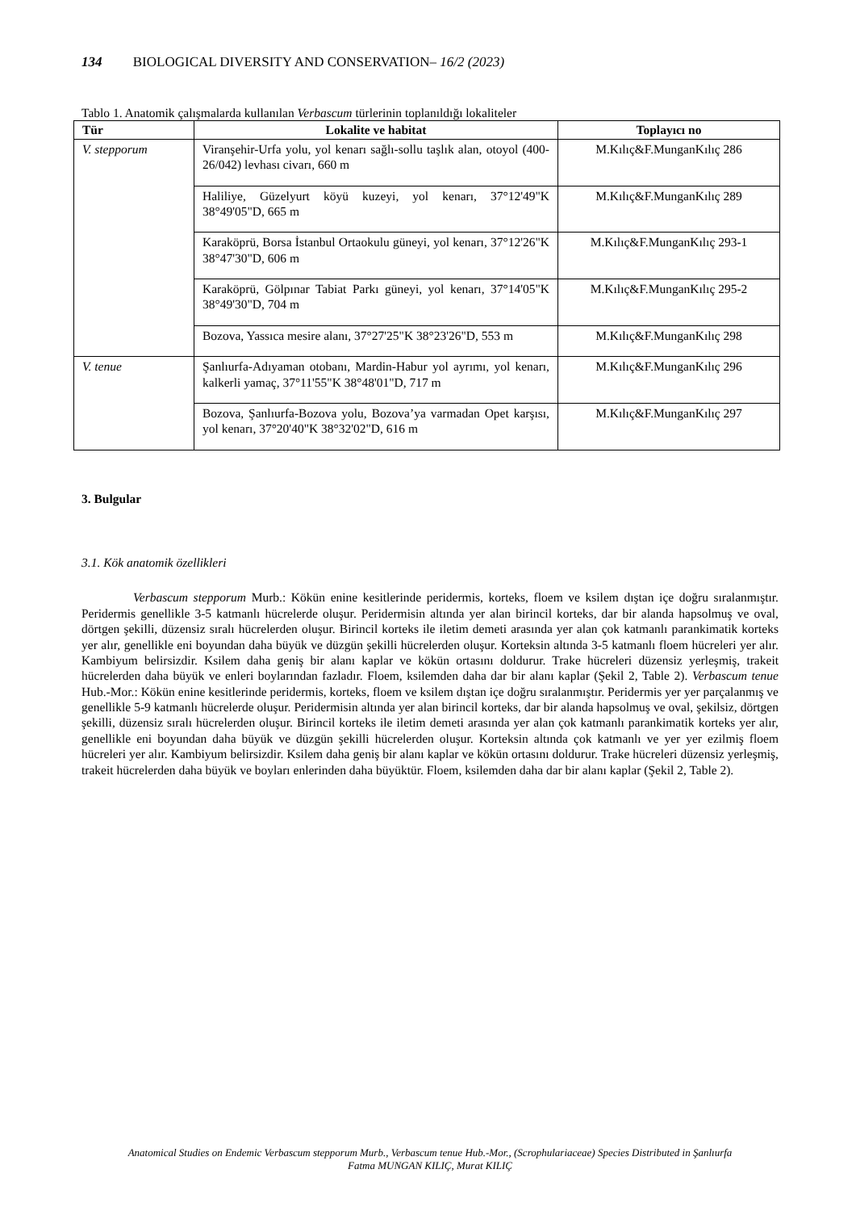134 BIOLOGICAL DIVERSITY AND CONSERVATION– 16/2 (2023)
Tablo 1. Anatomik çalışmalarda kullanılan Verbascum türlerinin toplanıldığı lokaliteler
| Tür | Lokalite ve habitat | Toplayıcı no |
| --- | --- | --- |
| V. stepporum | Viranşehir-Urfa yolu, yol kenarı sağlı-sollu taşlık alan, otoyol (400-26/042) levhası civarı, 660 m | M.Kılıç&F.MunganKılıç 286 |
| | Haliliye, Güzelyurt köyü kuzeyi, yol kenarı, 37°12'49"K 38°49'05"D, 665 m | M.Kılıç&F.MunganKılıç 289 |
| | Karaköprü, Borsa İstanbul Ortaokulu güneyi, yol kenarı, 37°12'26"K 38°47'30"D, 606 m | M.Kılıç&F.MunganKılıç 293-1 |
| | Karaköprü, Gölpınar Tabiat Parkı güneyi, yol kenarı, 37°14'05"K 38°49'30"D, 704 m | M.Kılıç&F.MunganKılıç 295-2 |
| | Bozova, Yassıca mesire alanı, 37°27'25"K 38°23'26"D, 553 m | M.Kılıç&F.MunganKılıç 298 |
| V. tenue | Şanlıurfa-Adıyaman otobanı, Mardin-Habur yol ayrımı, yol kenarı, kalkerli yamaç, 37°11'55"K 38°48'01"D, 717 m | M.Kılıç&F.MunganKılıç 296 |
| | Bozova, Şanlıurfa-Bozova yolu, Bozova’ya varmadan Opet karşısı, yol kenarı, 37°20'40"K 38°32'02"D, 616 m | M.Kılıç&F.MunganKılıç 297 |
3. Bulgular
3.1. Kök anatomik özellikleri
Verbascum stepporum Murb.: Kökün enine kesitlerinde peridermis, korteks, floem ve ksilem dıştan içe doğru sıralanmıştır. Peridermis genellikle 3-5 katmanlı hücrelerde oluşur. Peridermisin altında yer alan birincil korteks, dar bir alanda hapsolmuş ve oval, dörtgen şekilli, düzensiz sıralı hücrelerden oluşur. Birincil korteks ile iletim demeti arasında yer alan çok katmanlı parankimatik korteks yer alır, genellikle eni boyundan daha büyük ve düzgün şekilli hücrelerden oluşur. Korteksin altında 3-5 katmanlı floem hücreleri yer alır. Kambiyum belirsizdir. Ksilem daha geniş bir alanı kaplar ve kökün ortasını doldurur. Trake hücreleri düzensiz yerleşmiş, trakeit hücrelerden daha büyük ve enleri boylarından fazladır. Floem, ksilemden daha dar bir alanı kaplar (Şekil 2, Table 2). Verbascum tenue Hub.-Mor.: Kökün enine kesitlerinde peridermis, korteks, floem ve ksilem dıştan içe doğru sıralanmıştır. Peridermis yer yer parçalanmış ve genellikle 5-9 katmanlı hücrelerde oluşur. Peridermisin altında yer alan birincil korteks, dar bir alanda hapsolmuş ve oval, şekilsiz, dörtgen şekilli, düzensiz sıralı hücrelerden oluşur. Birincil korteks ile iletim demeti arasında yer alan çok katmanlı parankimatik korteks yer alır, genellikle eni boyundan daha büyük ve düzgün şekilli hücrelerden oluşur. Korteksin altında çok katmanlı ve yer yer ezilmiş floem hücreleri yer alır. Kambiyum belirsizdir. Ksilem daha geniş bir alanı kaplar ve kökün ortasını doldurur. Trake hücreleri düzensiz yerleşmiş, trakeit hücrelerden daha büyük ve boyları enlerinden daha büyüktür. Floem, ksilemden daha dar bir alanı kaplar (Şekil 2, Table 2).
Anatomical Studies on Endemic Verbascum stepporum Murb., Verbascum tenue Hub.-Mor., (Scrophulariaceae) Species Distributed in Şanlıurfa
Fatma MUNGAN KILIÇ, Murat KILIÇ